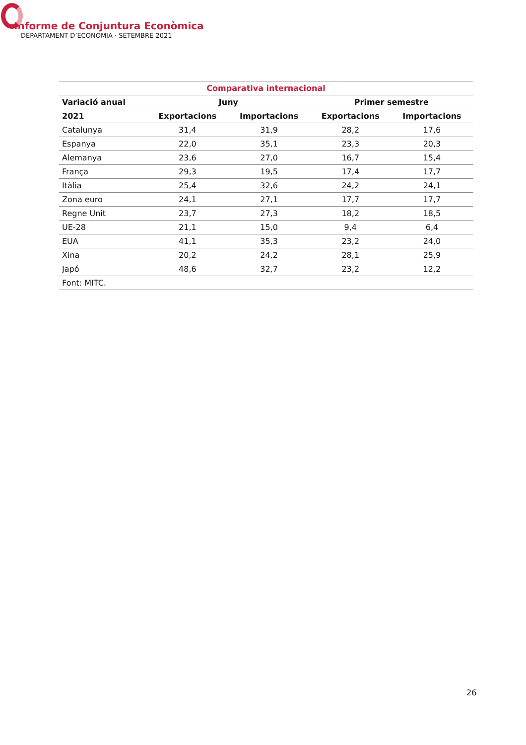Informe de Conjuntura Econòmica
DEPARTAMENT D’ECONOMIA · SETEMBRE 2021
| Comparativa internacional | | | | |
| --- | --- | --- | --- | --- |
| Variació anual | Juny | | Primer semestre | |
| 2021 | Exportacions | Importacions | Exportacions | Importacions |
| Catalunya | 31,4 | 31,9 | 28,2 | 17,6 |
| Espanya | 22,0 | 35,1 | 23,3 | 20,3 |
| Alemanya | 23,6 | 27,0 | 16,7 | 15,4 |
| França | 29,3 | 19,5 | 17,4 | 17,7 |
| Itàlia | 25,4 | 32,6 | 24,2 | 24,1 |
| Zona euro | 24,1 | 27,1 | 17,7 | 17,7 |
| Regne Unit | 23,7 | 27,3 | 18,2 | 18,5 |
| UE-28 | 21,1 | 15,0 | 9,4 | 6,4 |
| EUA | 41,1 | 35,3 | 23,2 | 24,0 |
| Xina | 20,2 | 24,2 | 28,1 | 25,9 |
| Japó | 48,6 | 32,7 | 23,2 | 12,2 |
| Font: MITC. | | | | |
26